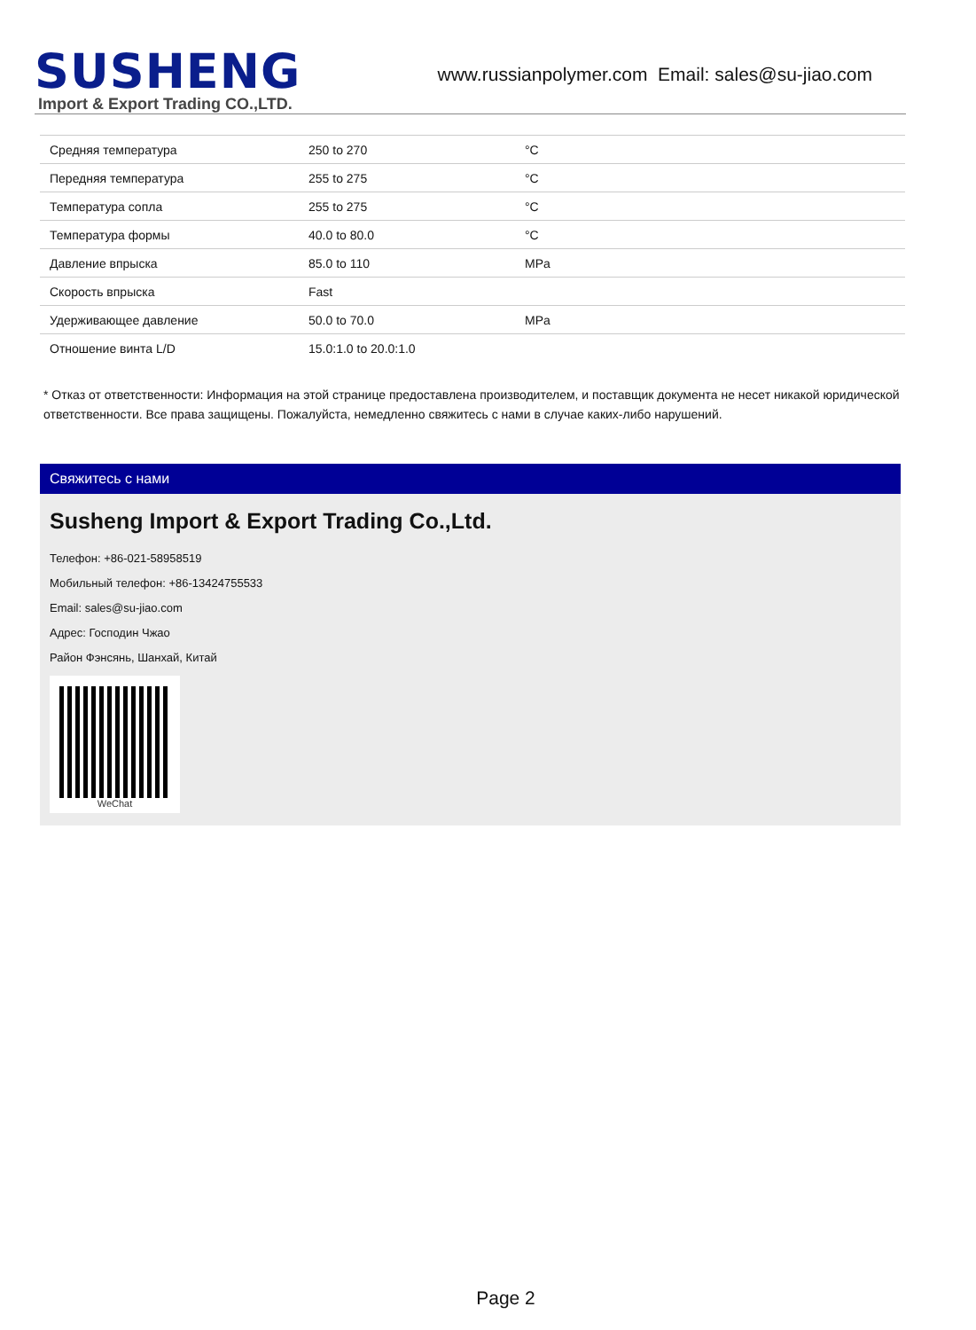SUSHENG
Import & Export Trading CO.,LTD.
www.russianpolymer.com Email: sales@su-jiao.com
| Средняя температура | 250 to 270 | °C |
| Передняя температура | 255 to 275 | °C |
| Температура сопла | 255 to 275 | °C |
| Температура формы | 40.0 to 80.0 | °C |
| Давление впрыска | 85.0 to 110 | MPa |
| Скорость впрыска | Fast | |
| Удерживающее давление | 50.0 to 70.0 | MPa |
| Отношение винта L/D | 15.0:1.0 to 20.0:1.0 | |
* Отказ от ответственности: Информация на этой странице предоставлена производителем, и поставщик документа не несет никакой юридической ответственности. Все права защищены. Пожалуйста, немедленно свяжитесь с нами в случае каких-либо нарушений.
Свяжитесь с нами
Susheng Import & Export Trading Co.,Ltd.
Телефон: +86-021-58958519
Мобильный телефон: +86-13424755533
Email: sales@su-jiao.com
Адрес: Господин Чжао
Район Фэнсянь, Шанхай, Китай
WeChat
Page 2